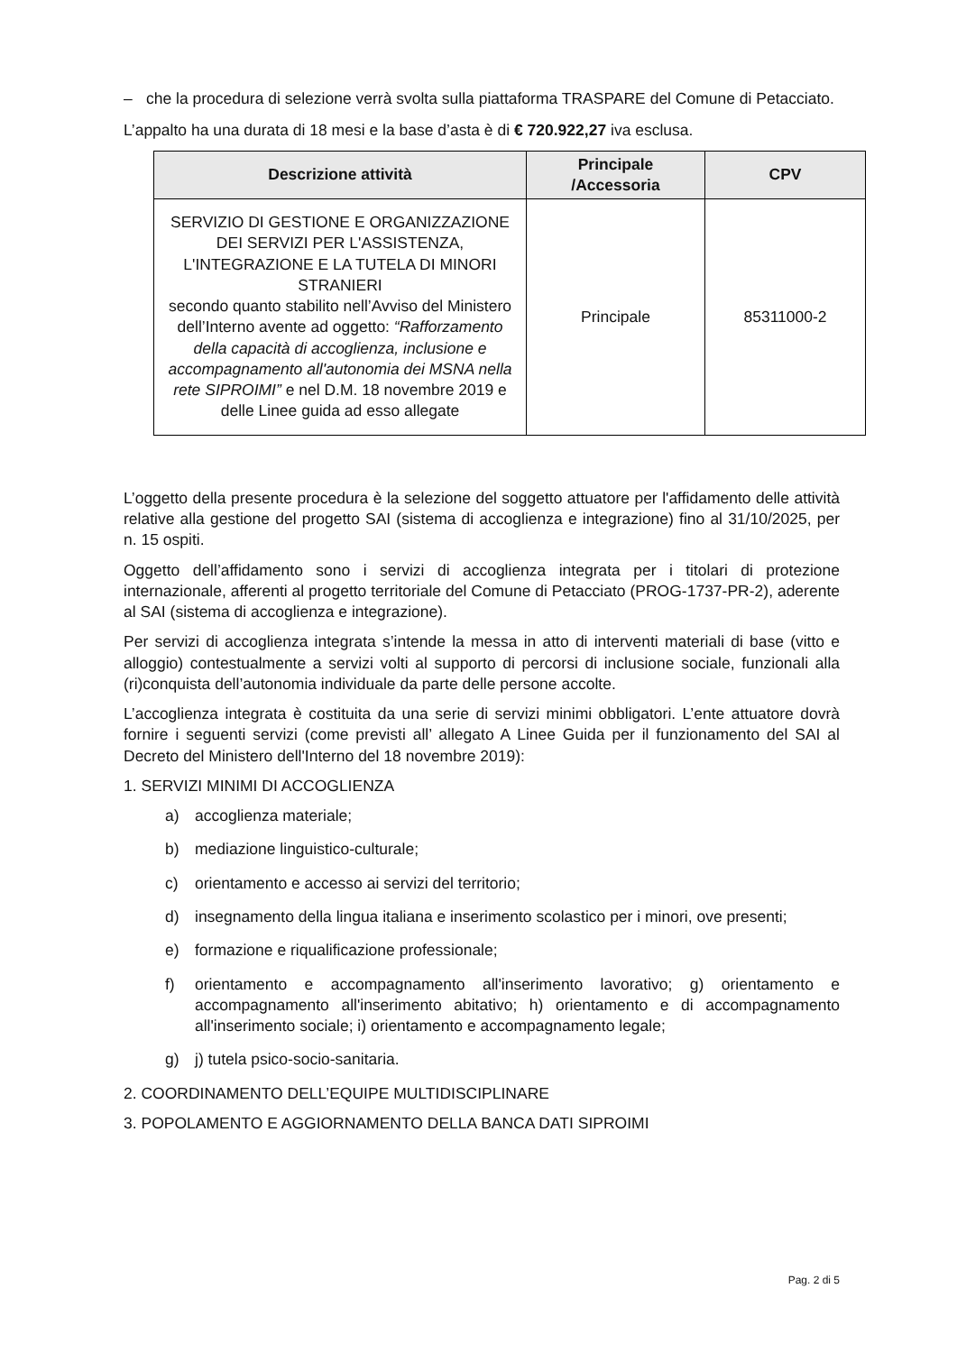– che la procedura di selezione verrà svolta sulla piattaforma TRASPARE del Comune di Petacciato.
L’appalto ha una durata di 18 mesi e la base d’asta è di € 720.922,27 iva esclusa.
| Descrizione attività | Principale /Accessoria | CPV |
| --- | --- | --- |
| SERVIZIO DI GESTIONE E ORGANIZZAZIONE DEI SERVIZI PER L'ASSISTENZA, L'INTEGRAZIONE E LA TUTELA DI MINORI STRANIERI secondo quanto stabilito nell’Avviso del Ministero dell’Interno avente ad oggetto: “Rafforzamento della capacità di accoglienza, inclusione e accompagnamento all'autonomia dei MSNA nella rete SIPROIMI” e nel D.M. 18 novembre 2019 e delle Linee guida ad esso allegate | Principale | 85311000-2 |
L’oggetto della presente procedura è la selezione del soggetto attuatore per l'affidamento delle attività relative alla gestione del progetto SAI (sistema di accoglienza e integrazione) fino al 31/10/2025, per n. 15 ospiti.
Oggetto dell’affidamento sono i servizi di accoglienza integrata per i titolari di protezione internazionale, afferenti al progetto territoriale del Comune di Petacciato (PROG-1737-PR-2), aderente al SAI (sistema di accoglienza e integrazione).
Per servizi di accoglienza integrata s’intende la messa in atto di interventi materiali di base (vitto e alloggio) contestualmente a servizi volti al supporto di percorsi di inclusione sociale, funzionali alla (ri)conquista dell’autonomia individuale da parte delle persone accolte.
L’accoglienza integrata è costituita da una serie di servizi minimi obbligatori. L’ente attuatore dovrà fornire i seguenti servizi (come previsti all’ allegato A Linee Guida per il funzionamento del SAI al Decreto del Ministero dell'Interno del 18 novembre 2019):
1. SERVIZI MINIMI DI ACCOGLIENZA
a) accoglienza materiale;
b) mediazione linguistico-culturale;
c) orientamento e accesso ai servizi del territorio;
d) insegnamento della lingua italiana e inserimento scolastico per i minori, ove presenti;
e) formazione e riqualificazione professionale;
f) orientamento e accompagnamento all'inserimento lavorativo; g) orientamento e accompagnamento all'inserimento abitativo; h) orientamento e di accompagnamento all'inserimento sociale; i) orientamento e accompagnamento legale;
g) j) tutela psico-socio-sanitaria.
2. COORDINAMENTO DELL’EQUIPE MULTIDISCIPLINARE
3. POPOLAMENTO E AGGIORNAMENTO DELLA BANCA DATI SIPROIMI
Pag. 2 di 5